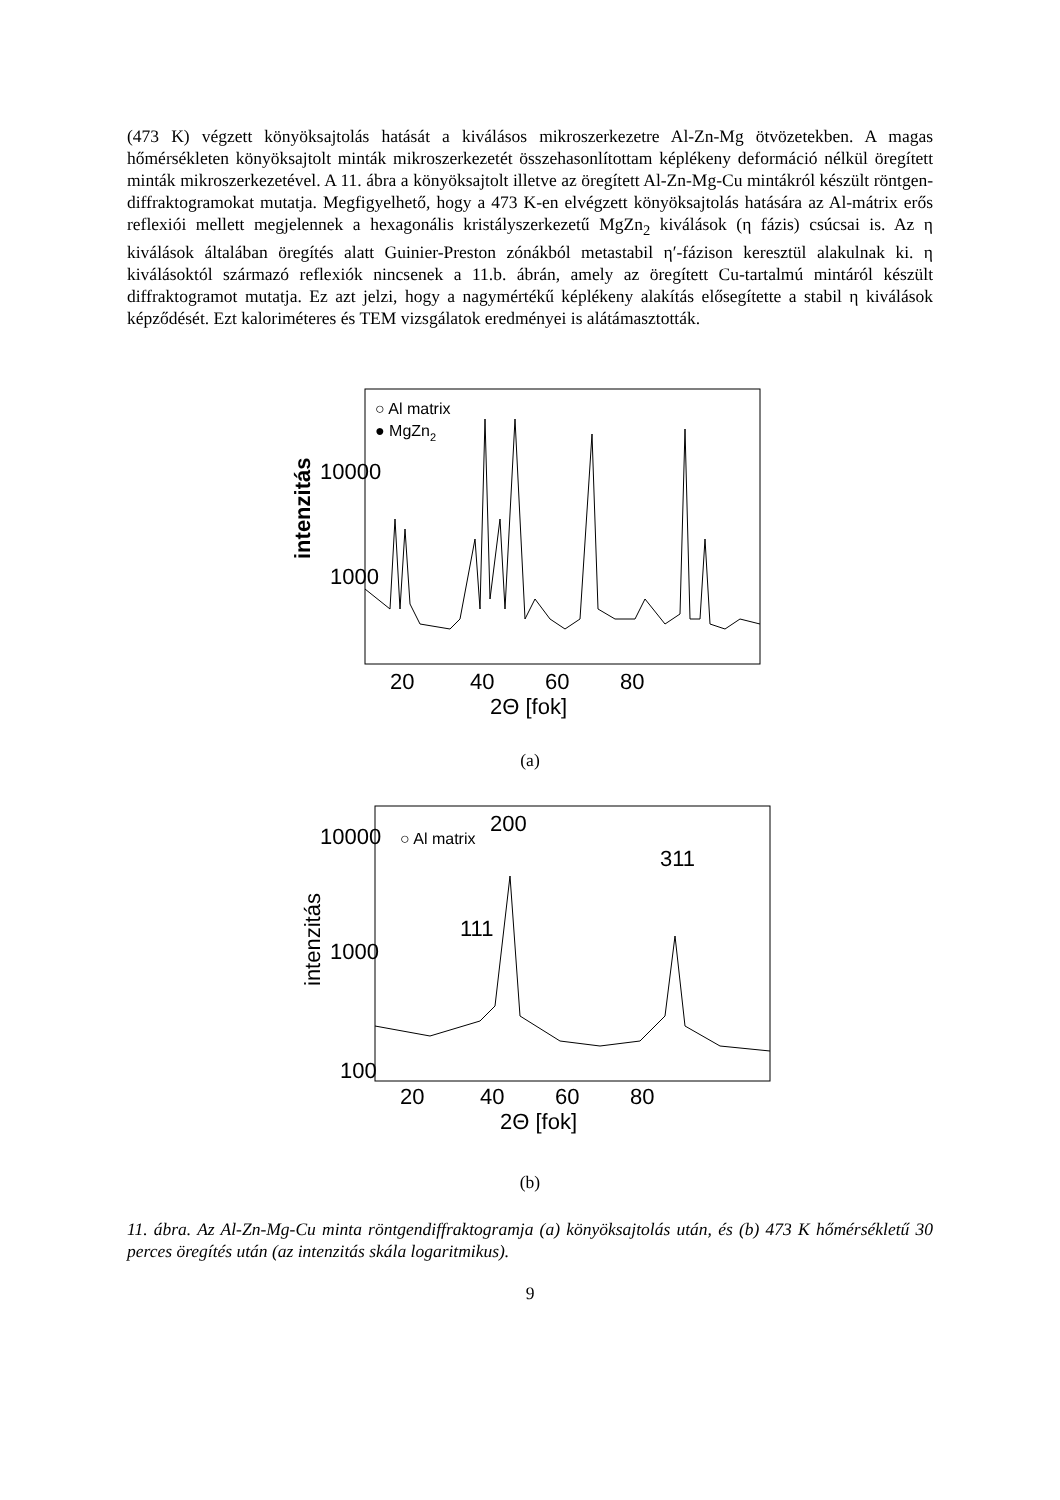(473 K) végzett könyöksajtolás hatását a kiválásos mikroszerkezetre Al-Zn-Mg ötvözetekben. A magas hőmérsékleten könyöksajtolt minták mikroszerkezetét összehasonlítottam képlékeny deformáció nélkül öregített minták mikroszerkezetével. A 11. ábra a könyöksajtolt illetve az öregített Al-Zn-Mg-Cu mintákról készült röntgen-diffraktogramokat mutatja. Megfigyelhető, hogy a 473 K-en elvégzett könyöksajtolás hatására az Al-mátrix erős reflexiói mellett megjelennek a hexagonális kristályszerkezetű MgZn<sub>2</sub> kiválások (η fázis) csúcsai is. Az η kiválások általában öregítés alatt Guinier-Preston zónákból metastabil η′-fázison keresztül alakulnak ki. η kiválásoktól származó reflexiók nincsenek a 11.b. ábrán, amely az öregített Cu-tartalmú mintáról készült diffraktogramot mutatja. Ez azt jelzi, hogy a nagymértékű képlékeny alakítás elősegítette a stabil η kiválások képződését. Ezt kaloriméteres és TEM vizsgálatok eredményei is alátámasztották.
10000
1000
○ Al matrix
● MgZn2
intenzitás
20
40
60
80
2Θ [fok]
(a)
10000
1000
100
○ Al matrix
111
200
311
intenzitás
20
40
60
80
2Θ [fok]
(b)
11. ábra. Az Al-Zn-Mg-Cu minta röntgendiffraktogramja (a) könyöksajtolás után, és (b) 473 K hőmérsékletű 30 perces öregítés után (az intenzitás skála logaritmikus).
9